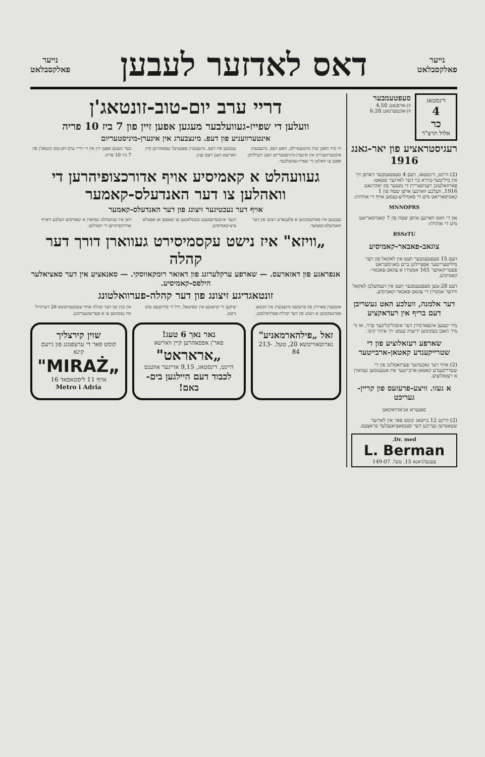נייער
פאלקסבלאט
דאס לאדזער לעבען
נייער
פאלקסבלאט
דינסטאג
4
כר
אלול תרצ"ד
סעפטעמבער
זון-אויפגאנג 4.50
זון-אונטערגאנג 6.20
רעגיסטראציע פון יאר-גאנג 1916
(2) היינט, דינסטאג, דעם 4 סעפטעמבער דארפן זיך אין מיליטער-ביורא ביי דער לאדזער שטאט-פארוואלטונג רעגיסטרירן די מענער פון יאהרגאנג 1916, וועלכע וואוינען אויפן שטח פון 1 קאמיסאריאט מיט די פאמיליע-נעמען אויף די אותיות:
MNNOPRS
און די וואס וואוינען אויפן שטח פון 7 קאמיסאריאט מיט די אותיות:
RSSzTU
צוגאב-פאבאר-קאמיסיע
דעם 15 סעפטעמבער וועט אין לאקאל פון דער מיליטערישער אפטיילונג ביים מאגיסטראט פעטריקאווער 165 אמטירן א צוגאב-פאבאר-קאמיסיע.
דעם 28-טען סעפטעמבער וועט אין דעמזעלבן לאקאל ווידער אמטירן די צוגאב-פאבאר-קאמיסיע.
דער אלמנה, וועלכע האט געשריבן דעם בריף אין רעדאקציע
מיר קענען אינפארמירן דער אומגליקליכער פרוי, אז ווי מיר האבן בעקומען ידיעות נעמט זיך איהר קינד.
שארפע רעזאלוציע פון די שטרייקענדע קאטאן-ארבייטער
(2) אויף דער נאכטיגער פערזאמלונג פון די שטרייקענדע קאטאן-ארבייטער איז אנגענומען געווארן א רעזאלוציע.
א געזו. וויצע-פרעזעס פון קריין-געריכט
סאנטרא אנ'אדוואקאט
(2) היינט 12 בייטאג קומט פאר אין לאדזער שטאטישן געריכט דער סענסאציאנעלער פראצעס.
Dr. med.
L. Berman
צעגעלניאנא 15, טעל. 149-07
דריי ערב יום-טוב-זונטאג'ן
וועלען די שפייז-געוועלבער מעגען אפען זיין פון 7 ביז 10 פריה
אינטערוועניע פון דעפ. מינצבערג אין אינערן-מיניסטעריום
ווי מיר האבן שוין מיטגעטיילט, האט דעפ. מינצבערג אינטערווענירט אין אינערן-מיניסטעריום וועגן דערלויבן אפען צו האלטן די שפייז-געוועלבער.
נעכטען איז דעפ. מינצבערג ספעציעל געפאהרען קיין ווארשא וועגן דעם ענין.
בער מעגען אפען זיין אין די דריי ערב-יום-טוב זונטאג'ן פון 7 ביז 10 פריה.
געוועהלט א קאמיסיע אויף אדורכצופיהרען די וואהלען צו דער האנדעלס-קאמער
אויף דער נעכטיגער זיצונג פון דער האנדעלס-קאמער
נעכטען איז פארגעקומען א פלענארע זיצונג פון דער האנדעלס-קאמער.
זיגער אינטערעסענט בעשלאסען צו שאפען אן אפעלא ציע-קאמיסיע.
דאן איז געוועהלט געווארן א קאמיסיע וועלכע דארף אדורכפיהרען די וואהלען.
„וויזא" איז נישט עקסמיסירט געווארן דורך דער קהלה
אנפראגע פון דאזארעס. — שארפע ערקלערונג פון דאזאר רומקאווסקי. — סאנאציע אין דער סאציאלער הילפס-קאמיסיע.
זונטאגדיגע זיצונג פון דער קהלה-פערוואלטונג
אונטערן פארזיץ פון פרעזעס מינצבערג איז זונטאג פארגעקומען א זיצונג פון דער קהלה-פערוואלטונג.
שיקען די קראנקע אין שפיטאל, וויל די בודושעט טוט נישט.
אין בנין פון דער קהלה אויף שענקעוויטשא 26 דערהייל איז געקומען צו א פערשטענדיגונג.
זאל „פילהארמאניע"
נארוטאוויטשא 20, טעל. 213-84
נאר נאך 6 טעג!
פאר'ן אפפאהרען קיין ווארשא
„אראראט"
היינט, דינסטאג, 9,15 אזייגער אווענט
לכבוד דעם היילגען בים-באם!
שוין קירצליך
קומט פאר די ערעפנונג פון נייעם קינא
„MIRAŻ"
אויף 11 ליסטאפאד 16
Metro i Adria